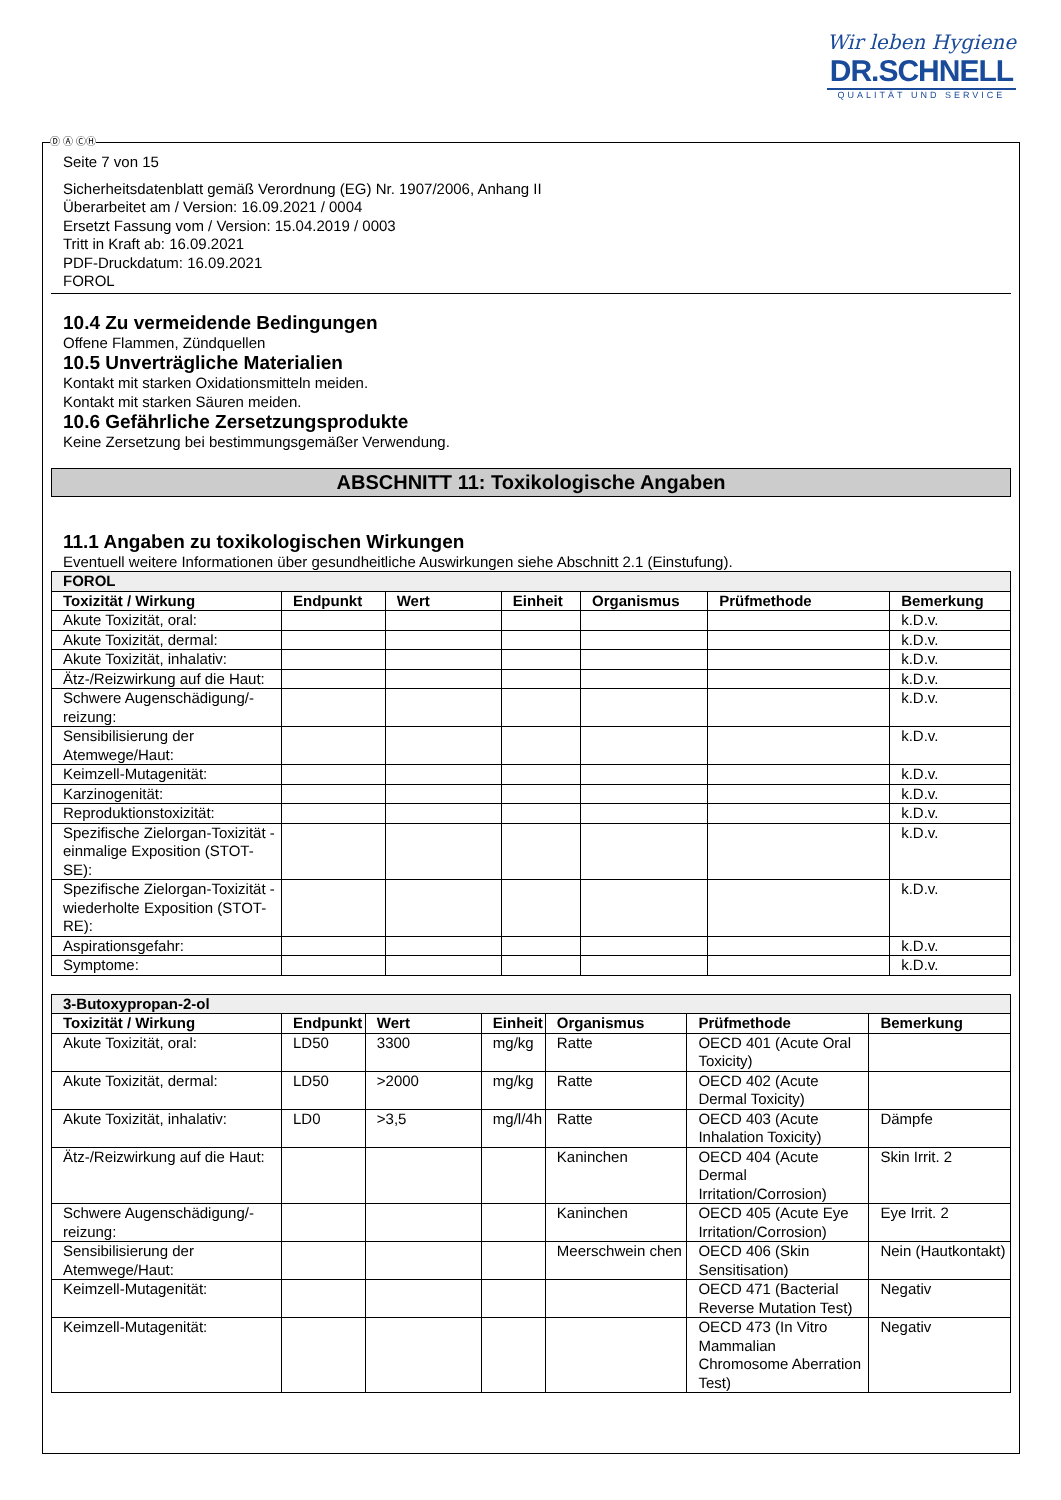Wir leben Hygiene
DR.SCHNELL
QUALITÄT UND SERVICE
Seite 7 von 15
Sicherheitsdatenblatt gemäß Verordnung (EG) Nr. 1907/2006, Anhang II
Überarbeitet am / Version: 16.09.2021 / 0004
Ersetzt Fassung vom / Version: 15.04.2019 / 0003
Tritt in Kraft ab: 16.09.2021
PDF-Druckdatum: 16.09.2021
FOROL
10.4 Zu vermeidende Bedingungen
Offene Flammen, Zündquellen
10.5 Unverträgliche Materialien
Kontakt mit starken Oxidationsmitteln meiden.
Kontakt mit starken Säuren meiden.
10.6 Gefährliche Zersetzungsprodukte
Keine Zersetzung bei bestimmungsgemäßer Verwendung.
ABSCHNITT 11: Toxikologische Angaben
11.1 Angaben zu toxikologischen Wirkungen
Eventuell weitere Informationen über gesundheitliche Auswirkungen siehe Abschnitt 2.1 (Einstufung).
| FOROL | | | | | | |
| Toxizität / Wirkung | Endpunkt | Wert | Einheit | Organismus | Prüfmethode | Bemerkung |
| Akute Toxizität, oral: | | | | | | k.D.v. |
| Akute Toxizität, dermal: | | | | | | k.D.v. |
| Akute Toxizität, inhalativ: | | | | | | k.D.v. |
| Ätz-/Reizwirkung auf die Haut: | | | | | | k.D.v. |
| Schwere Augenschädigung/-reizung: | | | | | | k.D.v. |
| Sensibilisierung der Atemwege/Haut: | | | | | | k.D.v. |
| Keimzell-Mutagenität: | | | | | | k.D.v. |
| Karzinogenität: | | | | | | k.D.v. |
| Reproduktionstoxizität: | | | | | | k.D.v. |
| Spezifische Zielorgan-Toxizität - einmalige Exposition (STOT-SE): | | | | | | k.D.v. |
| Spezifische Zielorgan-Toxizität - wiederholte Exposition (STOT-RE): | | | | | | k.D.v. |
| Aspirationsgefahr: | | | | | | k.D.v. |
| Symptome: | | | | | | k.D.v. |
| 3-Butoxypropan-2-ol | | | | | | |
| Toxizität / Wirkung | Endpunkt | Wert | Einheit | Organismus | Prüfmethode | Bemerkung |
| Akute Toxizität, oral: | LD50 | 3300 | mg/kg | Ratte | OECD 401 (Acute Oral Toxicity) | |
| Akute Toxizität, dermal: | LD50 | >2000 | mg/kg | Ratte | OECD 402 (Acute Dermal Toxicity) | |
| Akute Toxizität, inhalativ: | LD0 | >3,5 | mg/l/4h | Ratte | OECD 403 (Acute Inhalation Toxicity) | Dämpfe |
| Ätz-/Reizwirkung auf die Haut: | | | | Kaninchen | OECD 404 (Acute Dermal Irritation/Corrosion) | Skin Irrit. 2 |
| Schwere Augenschädigung/-reizung: | | | | Kaninchen | OECD 405 (Acute Eye Irritation/Corrosion) | Eye Irrit. 2 |
| Sensibilisierung der Atemwege/Haut: | | | | Meerschwein chen | OECD 406 (Skin Sensitisation) | Nein (Hautkontakt) |
| Keimzell-Mutagenität: | | | | | OECD 471 (Bacterial Reverse Mutation Test) | Negativ |
| Keimzell-Mutagenität: | | | | | OECD 473 (In Vitro Mammalian Chromosome Aberration Test) | Negativ |
Ⓓ Ⓐ ⒸⒽ